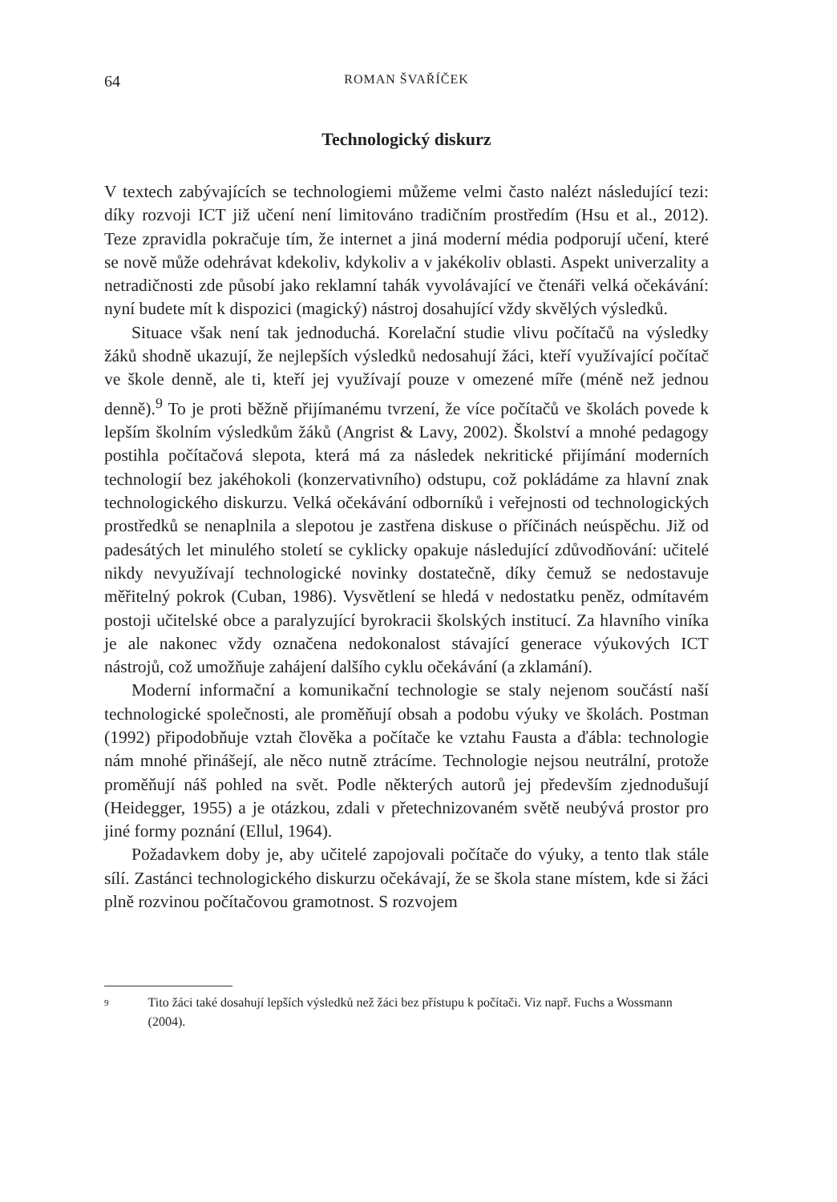64 ROMAN ŠVAŘÍČEK
Technologický diskurz
V textech zabývajících se technologiemi můžeme velmi často nalézt následující tezi: díky rozvoji ICT již učení není limitováno tradičním prostředím (Hsu et al., 2012). Teze zpravidla pokračuje tím, že internet a jiná moderní média podporují učení, které se nově může odehrávat kdekoliv, kdykoliv a v jakékoliv oblasti. Aspekt univerzality a netradičnosti zde působí jako reklamní tahák vyvolávající ve čtenáři velká očekávání: nyní budete mít k dispozici (magický) nástroj dosahující vždy skvělých výsledků.
Situace však není tak jednoduchá. Korelační studie vlivu počítačů na výsledky žáků shodně ukazují, že nejlepších výsledků nedosahují žáci, kteří využívající počítač ve škole denně, ale ti, kteří jej využívají pouze v omezené míře (méně než jednou denně).<sup>9</sup> To je proti běžně přijímanému tvrzení, že více počítačů ve školách povede k lepším školním výsledkům žáků (Angrist & Lavy, 2002). Školství a mnohé pedagogy postihla počítačová slepota, která má za následek nekritické přijímání moderních technologií bez jakéhokoli (konzervativního) odstupu, což pokládáme za hlavní znak technologického diskurzu. Velká očekávání odborníků i veřejnosti od technologických prostředků se nenaplnila a slepotou je zastřena diskuse o příčinách neúspěchu. Již od padesátých let minulého století se cyklicky opakuje následující zdůvodňování: učitelé nikdy nevyužívají technologické novinky dostatečně, díky čemuž se nedostavuje měřitelný pokrok (Cuban, 1986). Vysvětlení se hledá v nedostatku peněz, odmítavém postoji učitelské obce a paralyzující byrokracii školských institucí. Za hlavního viníka je ale nakonec vždy označena nedokonalost stávající generace výukových ICT nástrojů, což umožňuje zahájení dalšího cyklu očekávání (a zklamání).
Moderní informační a komunikační technologie se staly nejenom součástí naší technologické společnosti, ale proměňují obsah a podobu výuky ve školách. Postman (1992) připodobňuje vztah člověka a počítače ke vztahu Fausta a ďábla: technologie nám mnohé přinášejí, ale něco nutně ztrácíme. Technologie nejsou neutrální, protože proměňují náš pohled na svět. Podle některých autorů jej především zjednodušují (Heidegger, 1955) a je otázkou, zdali v přetechnizovaném světě neubývá prostor pro jiné formy poznání (Ellul, 1964).
Požadavkem doby je, aby učitelé zapojovali počítače do výuky, a tento tlak stále sílí. Zastánci technologického diskurzu očekávají, že se škola stane místem, kde si žáci plně rozvinou počítačovou gramotnost. S rozvojem
9 Tito žáci také dosahují lepších výsledků než žáci bez přístupu k počítači. Viz např. Fuchs a Wossmann (2004).